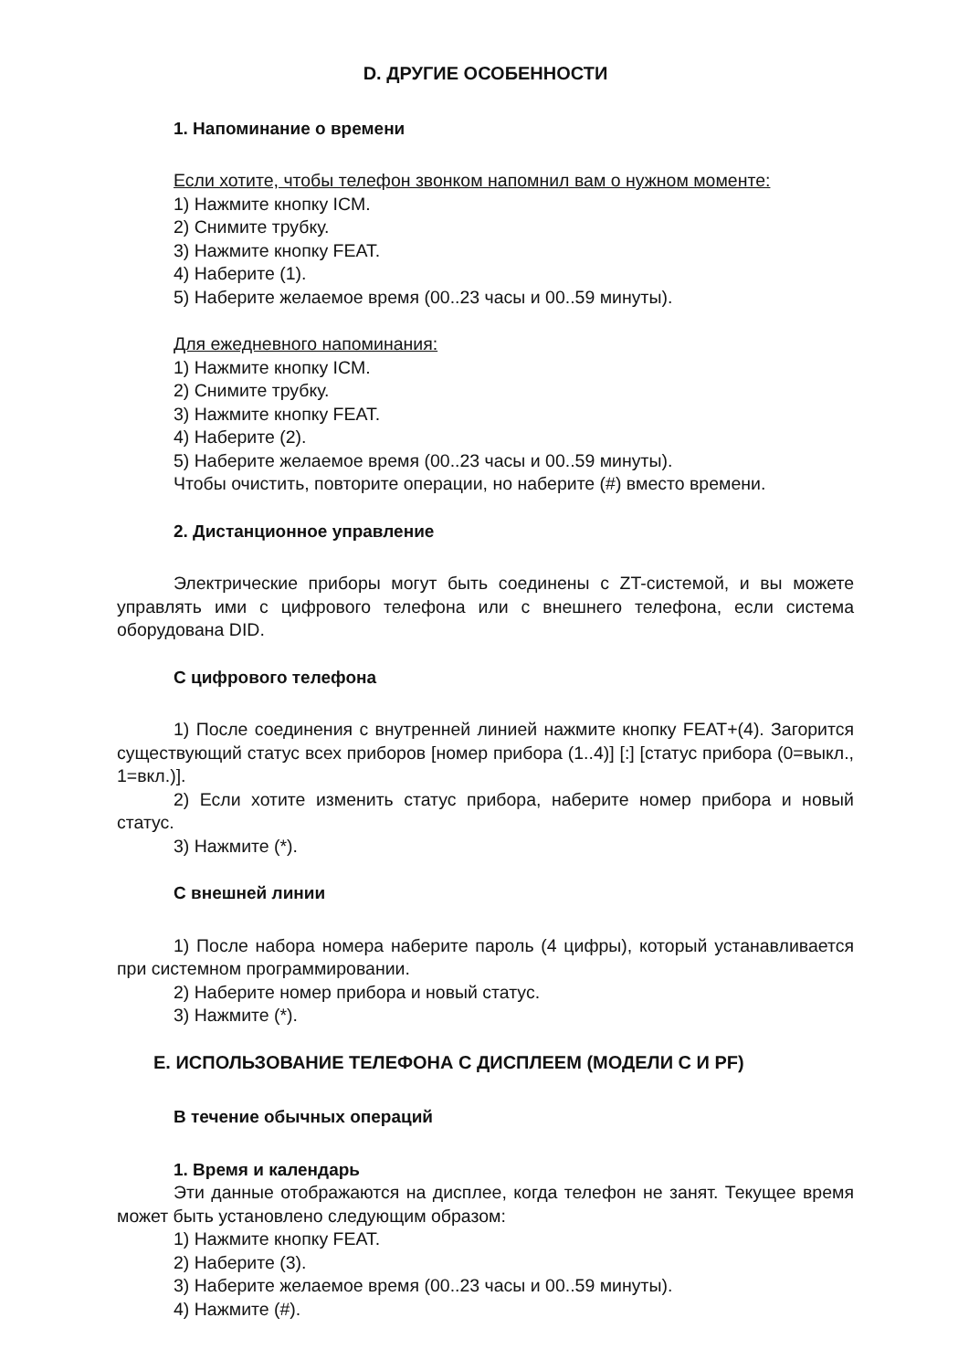D. ДРУГИЕ ОСОБЕННОСТИ
1. Напоминание о времени
Если хотите, чтобы телефон звонком напомнил вам о нужном моменте:
1) Нажмите кнопку ICM.
2) Снимите трубку.
3) Нажмите кнопку FEAT.
4) Наберите (1).
5) Наберите желаемое время (00..23 часы и 00..59 минуты).
Для ежедневного напоминания:
1) Нажмите кнопку ICM.
2) Снимите трубку.
3) Нажмите кнопку FEAT.
4) Наберите (2).
5) Наберите желаемое время (00..23 часы и 00..59 минуты).
Чтобы очистить, повторите операции, но наберите (#) вместо времени.
2. Дистанционное управление
Электрические приборы могут быть соединены с ZT-системой, и вы можете управлять ими с цифрового телефона или с внешнего телефона, если система оборудована DID.
С цифрового телефона
1) После соединения с внутренней линией нажмите кнопку FEAT+(4). Загорится существующий статус всех приборов [номер прибора (1..4)] [:] [статус прибора (0=выкл., 1=вкл.)].
2) Если хотите изменить статус прибора, наберите номер прибора и новый статус.
3) Нажмите (*).
С внешней линии
1) После набора номера наберите пароль (4 цифры), который устанавливается при системном программировании.
2) Наберите номер прибора и новый статус.
3) Нажмите (*).
E. ИСПОЛЬЗОВАНИЕ ТЕЛЕФОНА С ДИСПЛЕЕМ (МОДЕЛИ С И PF)
В течение обычных операций
1. Время и календарь
Эти данные отображаются на дисплее, когда телефон не занят. Текущее время может быть установлено следующим образом:
1) Нажмите кнопку FEAT.
2) Наберите (3).
3) Наберите желаемое время (00..23 часы и 00..59 минуты).
4) Нажмите (#).